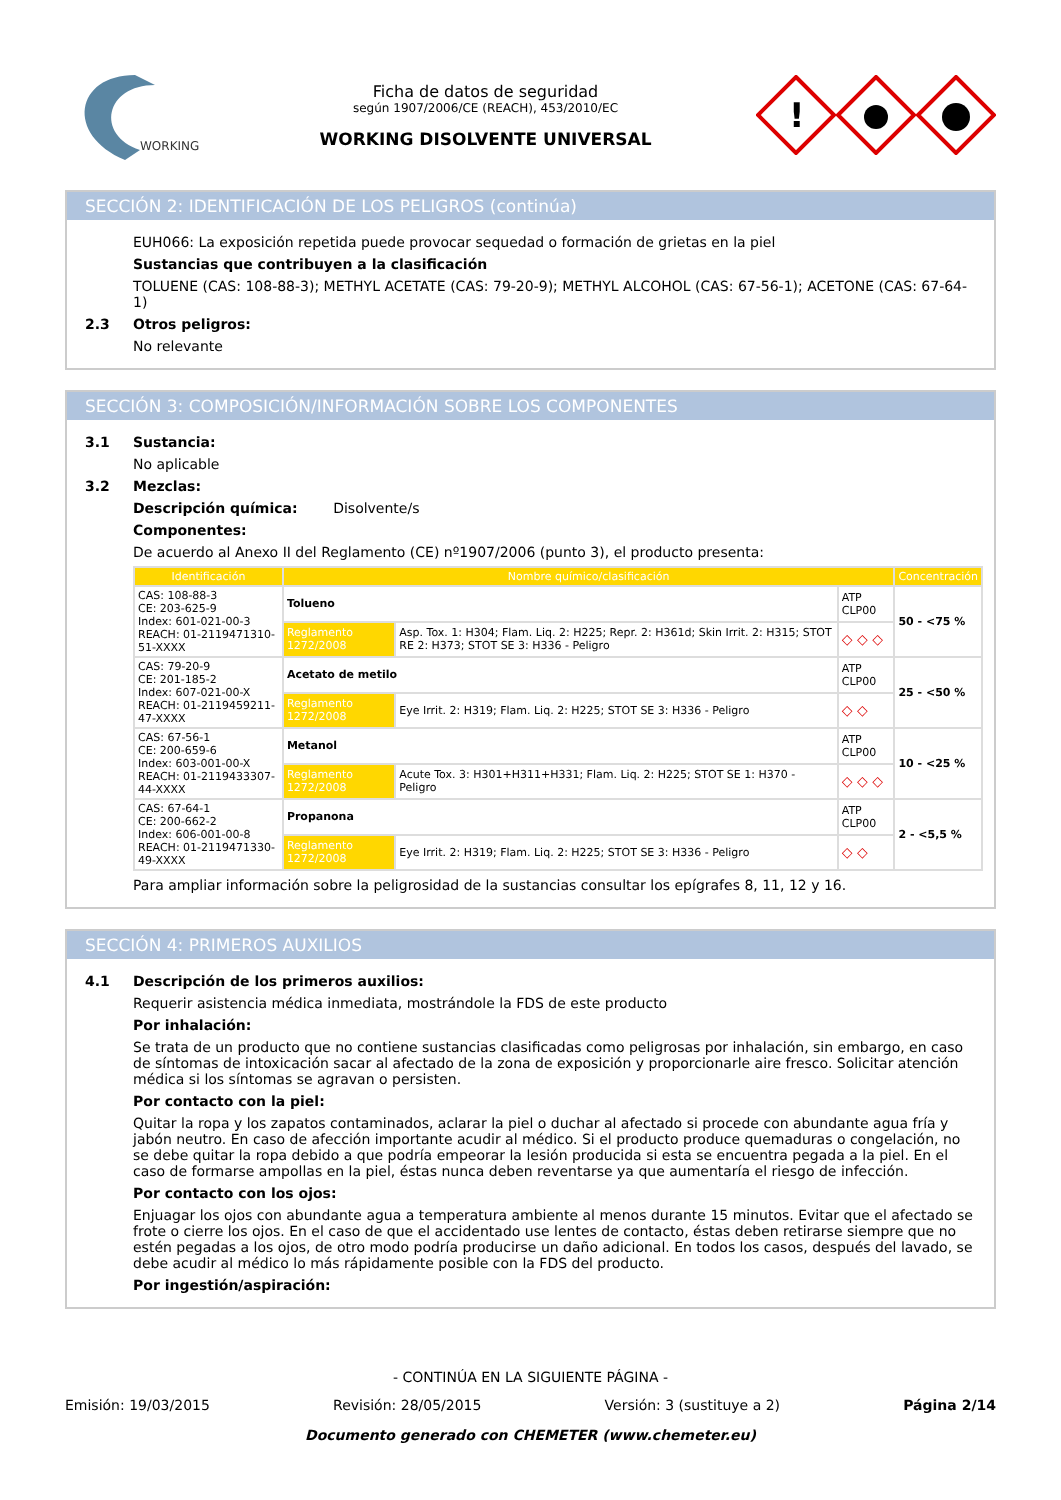WORKING
Ficha de datos de seguridad
según 1907/2006/CE (REACH), 453/2010/EC
WORKING DISOLVENTE UNIVERSAL
!
SECCIÓN 2: IDENTIFICACIÓN DE LOS PELIGROS (continúa)
EUH066: La exposición repetida puede provocar sequedad o formación de grietas en la piel
Sustancias que contribuyen a la clasificación
TOLUENE (CAS: 108-88-3); METHYL ACETATE (CAS: 79-20-9); METHYL ALCOHOL (CAS: 67-56-1); ACETONE (CAS: 67-64-1)
2.3 Otros peligros:
No relevante
SECCIÓN 3: COMPOSICIÓN/INFORMACIÓN SOBRE LOS COMPONENTES
3.1 Sustancia:
No aplicable
3.2 Mezclas:
Descripción química: Disolvente/s
Componentes:
De acuerdo al Anexo II del Reglamento (CE) nº1907/2006 (punto 3), el producto presenta:
| Identificación | Nombre químico/clasificación | | | Concentración |
| --- | --- | --- | --- | --- |
| CAS: 108-88-3 CE: 203-625-9 Index: 601-021-00-3 REACH: 01-2119471310-51-XXXX | Tolueno | | ATP CLP00 | 50 - <75 % |
| | Reglamento 1272/2008 | Asp. Tox. 1: H304; Flam. Liq. 2: H225; Repr. 2: H361d; Skin Irrit. 2: H315; STOT RE 2: H373; STOT SE 3: H336 - Peligro | ◇ ◇ ◇ | |
| CAS: 79-20-9 CE: 201-185-2 Index: 607-021-00-X REACH: 01-2119459211-47-XXXX | Acetato de metilo | | ATP CLP00 | 25 - <50 % |
| | Reglamento 1272/2008 | Eye Irrit. 2: H319; Flam. Liq. 2: H225; STOT SE 3: H336 - Peligro | ◇ ◇ | |
| CAS: 67-56-1 CE: 200-659-6 Index: 603-001-00-X REACH: 01-2119433307-44-XXXX | Metanol | | ATP CLP00 | 10 - <25 % |
| | Reglamento 1272/2008 | Acute Tox. 3: H301+H311+H331; Flam. Liq. 2: H225; STOT SE 1: H370 - Peligro | ◇ ◇ ◇ | |
| CAS: 67-64-1 CE: 200-662-2 Index: 606-001-00-8 REACH: 01-2119471330-49-XXXX | Propanona | | ATP CLP00 | 2 - <5,5 % |
| | Reglamento 1272/2008 | Eye Irrit. 2: H319; Flam. Liq. 2: H225; STOT SE 3: H336 - Peligro | ◇ ◇ | |
Para ampliar información sobre la peligrosidad de la sustancias consultar los epígrafes 8, 11, 12 y 16.
SECCIÓN 4: PRIMEROS AUXILIOS
4.1 Descripción de los primeros auxilios:
Requerir asistencia médica inmediata, mostrándole la FDS de este producto
Por inhalación:
Se trata de un producto que no contiene sustancias clasificadas como peligrosas por inhalación, sin embargo, en caso de síntomas de intoxicación sacar al afectado de la zona de exposición y proporcionarle aire fresco. Solicitar atención médica si los síntomas se agravan o persisten.
Por contacto con la piel:
Quitar la ropa y los zapatos contaminados, aclarar la piel o duchar al afectado si procede con abundante agua fría y jabón neutro. En caso de afección importante acudir al médico. Si el producto produce quemaduras o congelación, no se debe quitar la ropa debido a que podría empeorar la lesión producida si esta se encuentra pegada a la piel. En el caso de formarse ampollas en la piel, éstas nunca deben reventarse ya que aumentaría el riesgo de infección.
Por contacto con los ojos:
Enjuagar los ojos con abundante agua a temperatura ambiente al menos durante 15 minutos. Evitar que el afectado se frote o cierre los ojos. En el caso de que el accidentado use lentes de contacto, éstas deben retirarse siempre que no estén pegadas a los ojos, de otro modo podría producirse un daño adicional. En todos los casos, después del lavado, se debe acudir al médico lo más rápidamente posible con la FDS del producto.
Por ingestión/aspiración:
- CONTINÚA EN LA SIGUIENTE PÁGINA -
Emisión: 19/03/2015 Revisión: 28/05/2015 Versión: 3 (sustituye a 2) Página 2/14
Documento generado con CHEMETER (www.chemeter.eu)